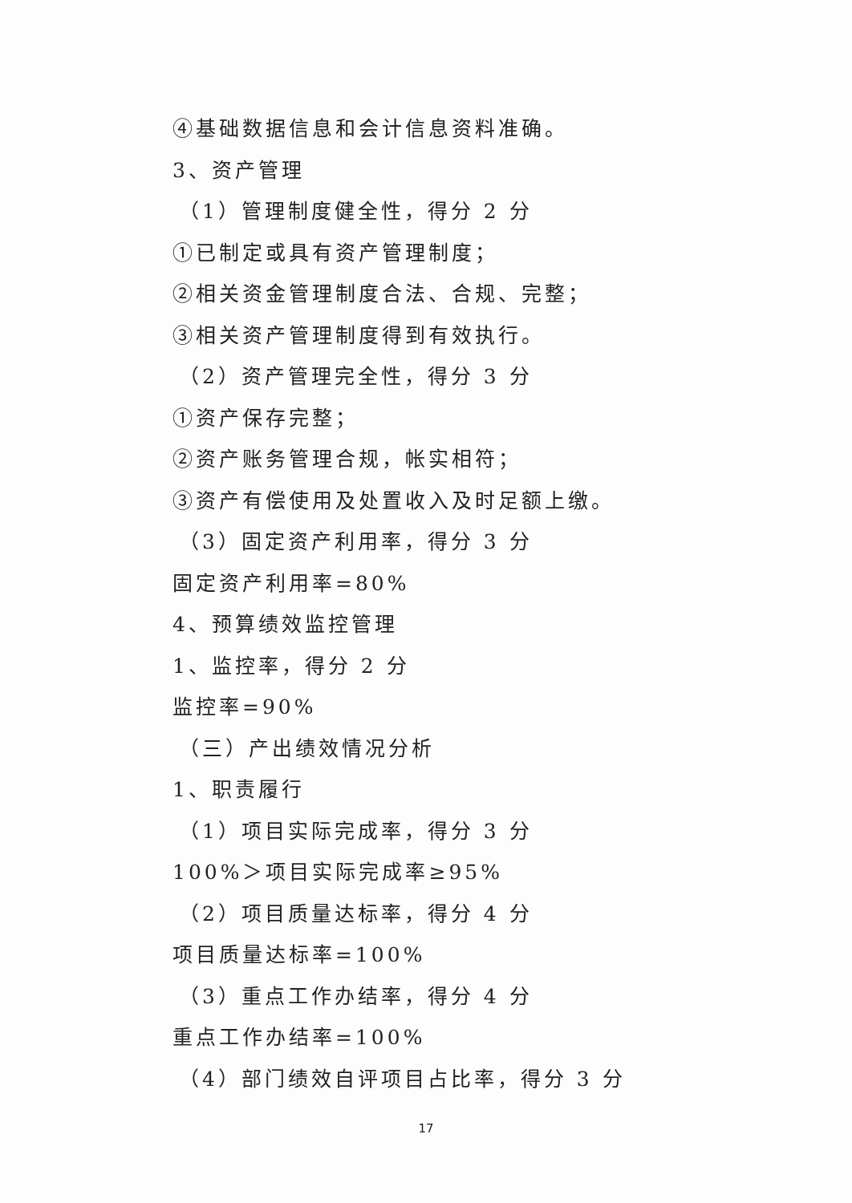④基础数据信息和会计信息资料准确。
3、资产管理
（1）管理制度健全性，得分 2 分
①已制定或具有资产管理制度；
②相关资金管理制度合法、合规、完整；
③相关资产管理制度得到有效执行。
（2）资产管理完全性，得分 3 分
①资产保存完整；
②资产账务管理合规，帐实相符；
③资产有偿使用及处置收入及时足额上缴。
（3）固定资产利用率，得分 3 分
固定资产利用率=80%
4、预算绩效监控管理
1、监控率，得分 2 分
监控率=90%
（三）产出绩效情况分析
1、职责履行
（1）项目实际完成率，得分 3 分
100%＞项目实际完成率≥95%
（2）项目质量达标率，得分 4 分
项目质量达标率=100%
（3）重点工作办结率，得分 4 分
重点工作办结率=100%
（4）部门绩效自评项目占比率，得分 3 分
17